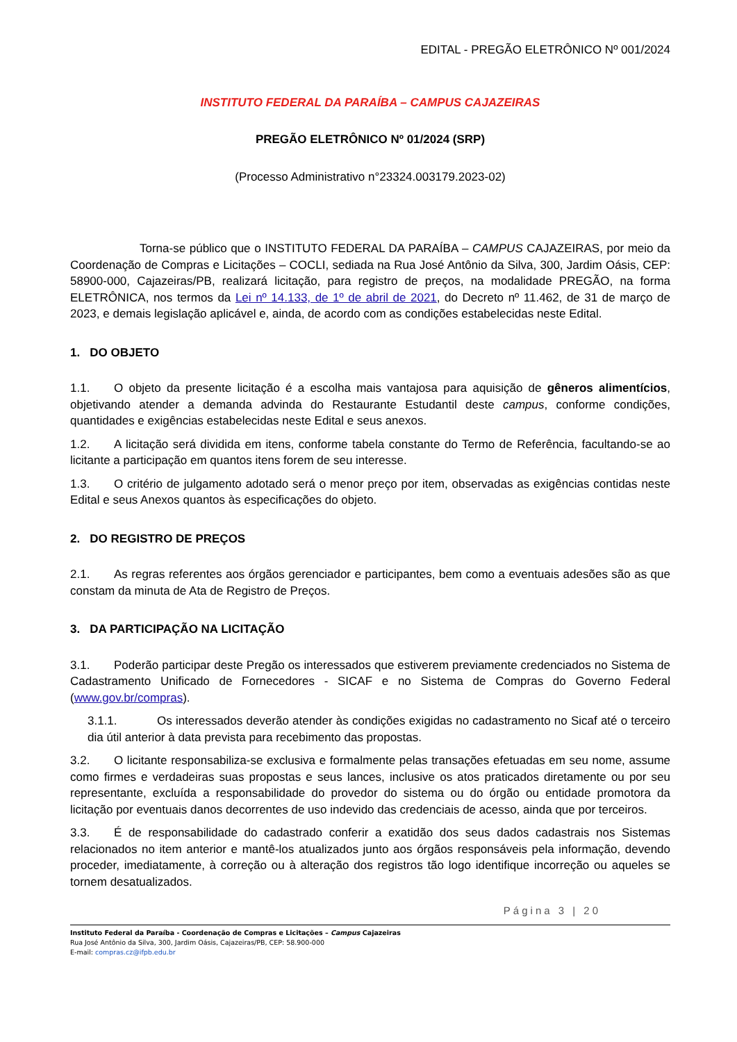EDITAL - PREGÃO ELETRÔNICO Nº 001/2024
INSTITUTO FEDERAL DA PARAÍBA – CAMPUS CAJAZEIRAS
PREGÃO ELETRÔNICO Nº 01/2024 (SRP)
(Processo Administrativo n°23324.003179.2023-02)
Torna-se público que o INSTITUTO FEDERAL DA PARAÍBA – CAMPUS CAJAZEIRAS, por meio da Coordenação de Compras e Licitações – COCLI, sediada na Rua José Antônio da Silva, 300, Jardim Oásis, CEP: 58900-000, Cajazeiras/PB, realizará licitação, para registro de preços, na modalidade PREGÃO, na forma ELETRÔNICA, nos termos da Lei nº 14.133, de 1º de abril de 2021, do Decreto nº 11.462, de 31 de março de 2023, e demais legislação aplicável e, ainda, de acordo com as condições estabelecidas neste Edital.
1. DO OBJETO
1.1. O objeto da presente licitação é a escolha mais vantajosa para aquisição de gêneros alimentícios, objetivando atender a demanda advinda do Restaurante Estudantil deste campus, conforme condições, quantidades e exigências estabelecidas neste Edital e seus anexos.
1.2. A licitação será dividida em itens, conforme tabela constante do Termo de Referência, facultando-se ao licitante a participação em quantos itens forem de seu interesse.
1.3. O critério de julgamento adotado será o menor preço por item, observadas as exigências contidas neste Edital e seus Anexos quantos às especificações do objeto.
2. DO REGISTRO DE PREÇOS
2.1. As regras referentes aos órgãos gerenciador e participantes, bem como a eventuais adesões são as que constam da minuta de Ata de Registro de Preços.
3. DA PARTICIPAÇÃO NA LICITAÇÃO
3.1. Poderão participar deste Pregão os interessados que estiverem previamente credenciados no Sistema de Cadastramento Unificado de Fornecedores - SICAF e no Sistema de Compras do Governo Federal (www.gov.br/compras).
3.1.1. Os interessados deverão atender às condições exigidas no cadastramento no Sicaf até o terceiro dia útil anterior à data prevista para recebimento das propostas.
3.2. O licitante responsabiliza-se exclusiva e formalmente pelas transações efetuadas em seu nome, assume como firmes e verdadeiras suas propostas e seus lances, inclusive os atos praticados diretamente ou por seu representante, excluída a responsabilidade do provedor do sistema ou do órgão ou entidade promotora da licitação por eventuais danos decorrentes de uso indevido das credenciais de acesso, ainda que por terceiros.
3.3. É de responsabilidade do cadastrado conferir a exatidão dos seus dados cadastrais nos Sistemas relacionados no item anterior e mantê-los atualizados junto aos órgãos responsáveis pela informação, devendo proceder, imediatamente, à correção ou à alteração dos registros tão logo identifique incorreção ou aqueles se tornem desatualizados.
Página 3 | 20
Instituto Federal da Paraíba - Coordenação de Compras e Licitações – Campus Cajazeiras
Rua José Antônio da Silva, 300, Jardim Oásis, Cajazeiras/PB, CEP: 58.900-000
E-mail: compras.cz@ifpb.edu.br